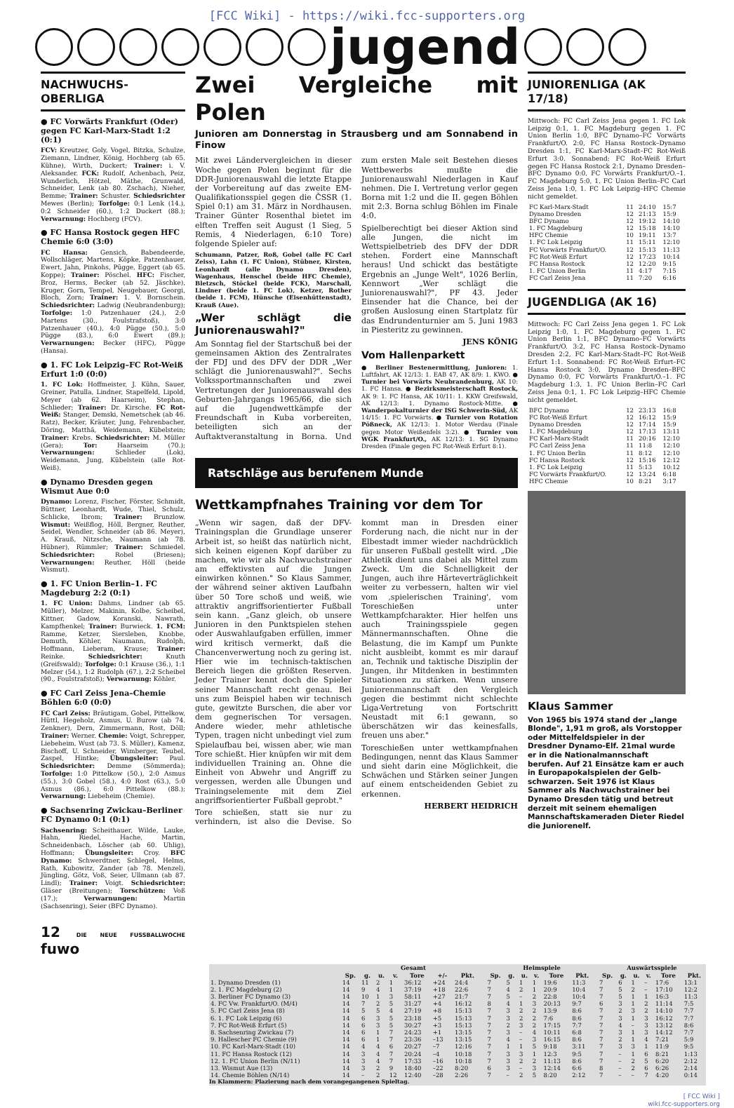[FCC Wiki] - https://wiki.fcc-supporters.org
jugend
NACHWUCHS-OBERLIGA
● FC Vorwärts Frankfurt (Oder) gegen FC Karl-Marx-Stadt 1:2 (0:1)
FCV: Kreutzer, Goly, Vogel, Bitzka, Schulze, Ziemann, Lindner, König, Hochberg (ab 65. Kühne), Wirth, Duckert; Trainer: i. V. Aleksander. FCK: Rudolf, Achenbach, Peiz, Wunderlich, Hötzel, Mäthe, Grunwald, Schneider, Lenk (ab 80. Zschach), Nieher, Bemme; Trainer: Schuster. Schiedsrichter Mewes (Berlin); Torfolge: 0:1 Lenk (14.), 0:2 Schneider (60.), 1:2 Duckert (88.); Verwarnung: Hochberg (FCV).
● FC Hansa Rostock gegen HFC Chemie 6:0 (3:0)
FC Hansa: Gensich, Babendeerde, Wollschläger, Martens, Köpke, Patzenhauer, Ewert, Jahn, Pinkohs, Pügge, Eggert (ab 65. Koppe); Trainer: Pöschel. HFC: Fischer, Broz, Herms, Becker (ab 52. Jäschke), Kruger, Gorn, Tempel, Neugebauer, Georgi, Bloch, Zorn; Trainer: 1. V. Bornschein. Schiedsrichter: Ladwig (Neubrandenburg); Torfolge: 1:0 Patzenhauer (24.), 2:0 Martens (30., Foulstrafstoß), 3:0 Patzenhauer (40.), 4:0 Pügge (50.), 5:0 Pügge (83.), 6:0 Ewert (89.); Verwarnungen: Becker (HFC), Pügge (Hansa).
● 1. FC Lok Leipzig–FC Rot-Weiß Erfurt 1:0 (0:0)
1. FC Lok: Hoffmeister, J. Kühn, Sauer, Greiner, Patulla, Lindner, Stapelfeld, Lipold, Meyer (ab 62. Haarseim), Stephan, Schlieder; Trainer: Dr. Kirsche. FC Rot-Weiß: Stanger, Demski, Nemetschek (ab 46. Ratz), Becker, Kräuter, Jung, Fehrenbacher, Döring, Matthä, Weidemann, Kübelstein; Trainer: Krebs. Schiedsrichter: M. Müller (Gera); Tor: Haarseim (70.); Verwarnungen: Schlieder (Lok), Weidemann, Jung, Kübelstein (alle Rot-Weiß).
● Dynamo Dresden gegen Wismut Aue 0:0
Dynamo: Lorenz, Fischer, Förster, Schmidt, Büttner, Leonhardt, Wude, Thiel, Schulz, Schlicke, Ibrom; Trainer: Brunzlow. Wismut: Weißflog, Höll, Bergner, Reuther, Seidel, Wendler, Schneider (ab 86. Meyer), A. Krauß, Nitzsche, Naumann (ab 78. Hübner), Rümmler; Trainer: Schmiedel. Schiedsrichter: Robel (Briesen); Verwarnungen: Reuther, Höll (beide Wismut).
● 1. FC Union Berlin–1. FC Magdeburg 2:2 (0:1)
1. FC Union: Dahms, Lindner (ab 65. Müller), Melzer, Makinin, Kolbe, Scheibel, Kittner, Gadow, Koranski, Nawrath, Kampfhenkel; Trainer: Burwieck. 1. FCM: Ramme, Ketzer, Siersleben, Knobbe, Demuth, Köhler, Naumann, Rudolph, Hoffmann, Lieberam, Krause; Trainer: Reinke. Schiedsrichter: Knuth (Greifswald); Torfolge: 0:1 Krause (36.), 1:1 Melzer (54.), 1:2 Rudolph (67.), 2:2 Scheibel (90., Foulstrafstoß); Verwarnung: Köhler.
● FC Carl Zeiss Jena–Chemie Böhlen 6:0 (0:0)
FC Carl Zeiss: Bräutigam, Gobel, Pittelkow, Hüttl, Hegeholz, Asmus, U. Burow (ab 74. Zenkner), Dern, Zimmermann, Rost, Döll; Trainer: Werner. Chemie: Voigt, Schrepper, Liebeheim, Wust (ab 73. S. Müller), Kamenz, Bischoff, U. Schneider, Wimberger, Teubel, Zaspel, Hintke; Übungsleiter: Paul. Schiedsrichter: Demme (Sömmerda); Torfolge: 1:0 Pittelkow (50.), 2:0 Asmus (55.), 3:0 Gobel (58.), 4:0 Rost (63.), 5:0 Asmus (86.), 6:0 Pittelkow (88.); Verwarnung: Liebeheim (Chemie).
● Sachsenring Zwickau–Berliner FC Dynamo 0:1 (0:1)
Sachsenring: Scheithauer, Wilde, Lauke, Hahn, Riedel, Hache, Martin, Schneidenbach, Löscher (ab 60. Uhlig), Hoffmann; Übungsleiter: Croy. BFC Dynamo: Schwerdtner, Schlegel, Helms, Rath, Kubowitz, Zander (ab 78. Menzel), Jüngling, Götz, Voß, Seier, Ullmann (ab 87. Lindl); Trainer: Voigt. Schiedsrichter: Gläser (Breitungen); Torschützen: Voß (17.); Verwarnungen: Martin (Sachsenring), Seier (BFC Dynamo).
12 DIE NEUE FUSSBALLWOCHE fuwo
Zwei Vergleiche mit Polen
Junioren am Donnerstag in Strausberg und am Sonnabend in Finow
Mit zwei Ländervergleichen in dieser Woche gegen Polen beginnt für die DDR-Juniorenauswahl die letzte Etappe der Vorbereitung auf das zweite EM-Qualifikationsspiel gegen die ČSSR (1. Spiel 0:1) am 31. März in Nordhausen. Trainer Günter Rosenthal bietet im elften Treffen seit August (1 Sieg, 5 Remis, 4 Niederlagen, 6:10 Tore) folgende Spieler auf:
Schumann, Patzer, Roß, Gobel (alle FC Carl Zeiss), Lahn (1. FC Union), Stübner, Kirsten, Leonhardt (alle Dynamo Dresden), Wagenhaus, Henschel (beide HFC Chemie), Bletzsch, Stöckel (beide FCK), Marschall, Lindner (beide 1. FC Lok), Ketzer, Rother (beide 1. FCM), Hünsche (Eisenhüttenstadt), Krauß (Aue).
„Wer schlägt die Juniorenauswahl?"
Am Sonntag fiel der Startschuß bei der gemeinsamen Aktion des Zentralrates der FDJ und des DFV der DDR „Wer schlägt die Juniorenauswahl?". Sechs Volkssportmannschaften und zwei Vertretungen der Juniorenauswahl des Geburten-Jahrgangs 1965/66, die sich auf die Jugendwettkämpfe der Freundschaft in Kuba vorbereiten, beteiligten sich an der Auftaktveranstaltung in Borna. Und zum ersten Male seit Bestehen dieses Wettbewerbs mußte die Juniorenauswahl Niederlagen in Kauf nehmen. Die I. Vertretung verlor gegen Borna mit 1:2 und die II. gegen Böhlen mit 2:3. Borna schlug Böhlen im Finale 4:0.
Spielberechtigt bei dieser Aktion sind alle Jungen, die nicht im Wettspielbetrieb des DFV der DDR stehen. Fordert eine Mannschaft heraus! Und schickt das bestätigte Ergebnis an „Junge Welt", 1026 Berlin, Kennwort „Wer schlägt die Juniorenauswahl?", PF 43. Jeder Einsender hat die Chance, bei der großen Auslosung einen Startplatz für das Endrundenturnier am 5. Juni 1983 in Piesteritz zu gewinnen.
JENS KÖNIG
Vom Hallenparkett
● Berliner Bestenermittlung, Junioren: 1. Luftfahrt, AK 12/13: 1. EAB 47, AK 8/9: 1. KWO. ● Turnier bei Vorwärts Neubrandenburg, AK 10: 1. FC Hansa. ● Bezirksmeisterschaft Rostock, AK 9: 1. FC Hansa, AK 10/11: 1. KKW Greifswald, AK 12/13: 1. Dynamo Rostock-Mitte. ● Wanderpokalturnier der ISG Schwerin-Süd, AK 14/15: 1. FC Vorwärts. ● Turnier von Rotation Pößneck, AK 12/13: 1. Motor Werdau (Finale gegen Motor Weißenfels 3:2). ● Turnier von WGK Frankfurt/O., AK 12/13: 1. SG Dynamo Dresden (Finale gegen FC Rot-Weiß Erfurt 8:1).
Ratschläge aus berufenem Munde
Wettkampfnahes Training vor dem Tor
„Wenn wir sagen, daß der DFV-Trainingsplan die Grundlage unserer Arbeit ist, so heißt das natürlich nicht, sich keinen eigenen Kopf darüber zu machen, wie wir als Nachwuchstrainer am effektivsten auf die Jungen einwirken können." So Klaus Sammer, der während seiner aktiven Laufbahn über 50 Tore schoß und weiß, wie attraktiv angriffsorientierter Fußball sein kann. „Ganz gleich, ob unsere Junioren in den Punktspielen stehen oder Auswahlaufgaben erfüllen, immer wird kritisch vermerkt, daß die Chancenverwertung noch zu gering ist. Hier wie im technisch-taktischen Bereich liegen die größten Reserven. Jeder Trainer kennt doch die Spieler seiner Mannschaft recht genau. Bei uns zum Beispiel haben wir technisch gute, gewitzte Burschen, die aber vor dem gegnerischen Tor versagen. Andere wieder, mehr athletische Typen, tragen nicht unbedingt viel zum Spielaufbau bei, wissen aber, wie man Tore schießt. Hier knüpfen wir mit dem individuellen Training an. Ohne die Einheit von Abwehr und Angriff zu vergessen, werden alle Übungen und Trainingselemente mit dem Ziel angriffsorientierter Fußball geprobt."
Tore schießen, statt sie nur zu verhindern, ist also die Devise. So kommt man in Dresden einer Forderung nach, die nicht nur in der Elbestadt immer wieder nachdrücklich für unseren Fußball gestellt wird. „Die Athletik dient uns dabei als Mittel zum Zweck. Um die Schnelligkeit der Jungen, auch ihre Härteverträglichkeit weiter zu verbessern, halten wir viel vom ‚spielerischen Training', vom Toreschießen unter Wettkampfcharakter. Hier helfen uns auch Trainingsspiele gegen Männermannschaften. Ohne die Belastung, die im Kampf um Punkte nicht ausbleibt, kommt es mir darauf an, Technik und taktische Disziplin der Jungen, ihr Mitdenken in bestimmten Situationen zu stärken. Wenn unsere Juniorenmannschaft den Vergleich gegen die bestimmt nicht schlechte Liga-Vertretung von Fortschritt Neustadt mit 6:1 gewann, so überschätzen wir das keinesfalls, freuen uns aber."
Toreschießen unter wettkampfnahen Bedingungen, nennt das Klaus Sammer und sieht darin eine Möglichkeit, die Schwächen und Stärken seiner Jungen auf einem entscheidenden Gebiet zu erkennen.
HERBERT HEIDRICH
JUNIORENLIGA (AK 17/18)
Mittwoch: FC Carl Zeiss Jena gegen 1. FC Lok Leipzig 0:1, 1. FC Magdeburg gegen 1. FC Union Berlin 1:0, BFC Dynamo–FC Vorwärts Frankfurt/O. 2:0, FC Hansa Rostock–Dynamo Dresden 1:1, FC Karl-Marx-Stadt–FC Rot-Weiß Erfurt 3:0. Sonnabend: FC Rot-Weiß Erfurt gegen FC Hansa Rostock 2:1, Dynamo Dresden–BFC Dynamo 0:0, FC Vorwärts Frankfurt/O.–1. FC Magdeburg 5:0, 1. FC Union Berlin–FC Carl Zeiss Jena 1:0, 1. FC Lok Leipzig–HFC Chemie nicht gemeldet.
| FC Karl-Marx-Stadt | 11 | 24:10 | 15:7 |
| Dynamo Dresden | 12 | 21:13 | 15:9 |
| BFC Dynamo | 12 | 19:12 | 14:10 |
| 1. FC Magdeburg | 12 | 15:18 | 14:10 |
| HFC Chemie | 10 | 19:11 | 13:7 |
| 1. FC Lok Leipzig | 11 | 15:11 | 12:10 |
| FC Vorwärts Frankfurt/O. | 12 | 15:13 | 11:13 |
| FC Rot-Weiß Erfurt | 12 | 17:23 | 10:14 |
| FC Hansa Rostock | 12 | 12:20 | 9:15 |
| 1. FC Union Berlin | 11 | 4:17 | 7:15 |
| FC Carl Zeiss Jena | 11 | 7:20 | 6:16 |
JUGENDLIGA (AK 16)
Mittwoch: FC Carl Zeiss Jena gegen 1. FC Lok Leipzig 1:0, 1. FC Magdeburg gegen 1. FC Union Berlin 1:1, BFC Dynamo–FC Vorwärts Frankfurt/O. 3:2, FC Hansa Rostock–Dynamo Dresden 2:2, FC Karl-Marx-Stadt–FC Rot-Weiß Erfurt 1:1. Sonnabend: FC Rot-Weiß Erfurt–FC Hansa Rostock 3:0, Dynamo Dresden–BFC Dynamo 0:0, FC Vorwärts Frankfurt/O.–1. FC Magdeburg 1:3, 1. FC Union Berlin–FC Carl Zeiss Jena 0:1, 1. FC Lok Leipzig–HFC Chemie nicht gemeldet.
| BFC Dynamo | 12 | 23:13 | 16:8 |
| FC Rot-Weiß Erfurt | 12 | 16:12 | 15:9 |
| Dynamo Dresden | 12 | 17:14 | 15:9 |
| 1. FC Magdeburg | 12 | 17:13 | 13:11 |
| FC Karl-Marx-Stadt | 11 | 20:16 | 12:10 |
| FC Carl Zeiss Jena | 11 | 11:8 | 12:10 |
| 1. FC Union Berlin | 11 | 8:12 | 12:10 |
| FC Hansa Rostock | 12 | 15:16 | 12:12 |
| 1. FC Lok Leipzig | 11 | 5:13 | 10:12 |
| FC Vorwärts Frankfurt/O. | 12 | 13:24 | 6:18 |
| HFC Chemie | 10 | 8:21 | 3:17 |
Klaus Sammer
Von 1965 bis 1974 stand der „lange Blonde", 1,91 m groß, als Vorstopper oder Mittelfeldspieler in der Dresdner Dynamo-Elf. 21mal wurde er in die Nationalmannschaft berufen. Auf 21 Einsätze kam er auch in Europapokalspielen der Gelb-schwarzen. Seit 1976 ist Klaus Sammer als Nachwuchstrainer bei Dynamo Dresden tätig und betreut derzeit mit seinem ehemaligen Mannschaftskameraden Dieter Riedel die Juniorenelf.
| | Gesamt | | | | | | | | Heimspiele | | | | | | | Auswärtsspiele | | | | | |
| --- | --- | --- | --- | --- | --- | --- | --- | --- | --- | --- | --- | --- | --- | --- | --- | --- | --- | --- | --- | --- | --- |
| | Sp. | g. | u. | v. | Tore | +/- | Pkt. | | Sp. | g. | u. | v. | Tore | Pkt. | | Sp. | g. | u. | v. | Tore | Pkt. |
| 1. Dynamo Dresden (1) | 14 | 11 | 2 | 1 | 36:12 | +24 | 24:4 | | 7 | 5 | 1 | 1 | 19:6 | 11:3 | | 7 | 6 | 1 | – | 17:6 | 13:1 |
| 2. 1. FC Magdeburg (2) | 14 | 9 | 4 | 1 | 37:19 | +18 | 22:6 | | 7 | 4 | 2 | 1 | 20:9 | 10:4 | | 7 | 5 | 2 | – | 17:10 | 12:2 |
| 3. Berliner FC Dynamo (3) | 14 | 10 | 1 | 3 | 58:11 | +27 | 21:7 | | 7 | 5 | – | 2 | 22:8 | 10:4 | | 7 | 5 | 1 | 1 | 16:3 | 11:3 |
| 4. FC Vw. Frankfurt/O. (M/4) | 14 | 7 | 2 | 5 | 31:27 | +4 | 16:12 | | 8 | 4 | 1 | 3 | 20:13 | 9:7 | | 6 | 3 | 1 | 2 | 11:14 | 7:5 |
| 5. FC Carl Zeiss Jena (8) | 14 | 5 | 5 | 4 | 27:19 | +8 | 15:13 | | 7 | 3 | 2 | 2 | 13:9 | 8:6 | | 7 | 2 | 3 | 2 | 14:10 | 7:7 |
| 6. 1. FC Lok Leipzig (6) | 14 | 6 | 3 | 5 | 23:18 | +5 | 15:13 | | 7 | 3 | 2 | 2 | 7:6 | 8:6 | | 7 | 3 | 1 | 3 | 16:12 | 7:7 |
| 7. FC Rot-Weiß Erfurt (5) | 14 | 6 | 3 | 5 | 30:27 | +3 | 15:13 | | 7 | 2 | 3 | 2 | 17:15 | 7:7 | | 7 | 4 | – | 3 | 13:12 | 8:6 |
| 8. Sachsenring Zwickau (7) | 14 | 6 | 1 | 7 | 24:23 | +1 | 13:15 | | 7 | 3 | – | 4 | 10:11 | 6:8 | | 7 | 3 | 1 | 3 | 14:12 | 7:7 |
| 9. Hallescher FC Chemie (9) | 14 | 6 | 1 | 7 | 23:36 | –13 | 13:15 | | 7 | 4 | – | 3 | 16:15 | 8:6 | | 7 | 2 | 1 | 4 | 7:21 | 5:9 |
| 10. FC Karl-Marx-Stadt (10) | 14 | 4 | 4 | 6 | 20:27 | –7 | 12:16 | | 7 | 1 | 1 | 5 | 9:18 | 3:11 | | 7 | 3 | 3 | 1 | 11:9 | 9:5 |
| 11. FC Hansa Rostock (12) | 14 | 3 | 4 | 7 | 20:24 | –4 | 10:18 | | 7 | 3 | 3 | 1 | 12:3 | 9:5 | | 7 | – | 1 | 6 | 8:21 | 1:13 |
| 12. 1. FC Union Berlin (N/11) | 14 | 3 | 4 | 7 | 17:33 | –16 | 10:18 | | 7 | 3 | 2 | 2 | 11:13 | 8:6 | | 7 | – | 2 | 5 | 6:20 | 2:12 |
| 13. Wismut Aue (13) | 14 | 3 | 2 | 9 | 18:40 | –22 | 8:20 | | 6 | 3 | – | 3 | 12:14 | 6:6 | | 8 | – | 2 | 6 | 6:26 | 2:14 |
| 14. Chemie Böhlen (N/14) | 14 | – | 2 | 12 | 12:40 | –28 | 2:26 | | 7 | – | 2 | 5 | 8:20 | 2:12 | | 7 | – | – | 7 | 4:20 | 0:14 |
In Klammern: Plazierung nach dem vorangegangenen Spieltag.
[ FCC Wiki ]
wiki.fcc-supporters.org